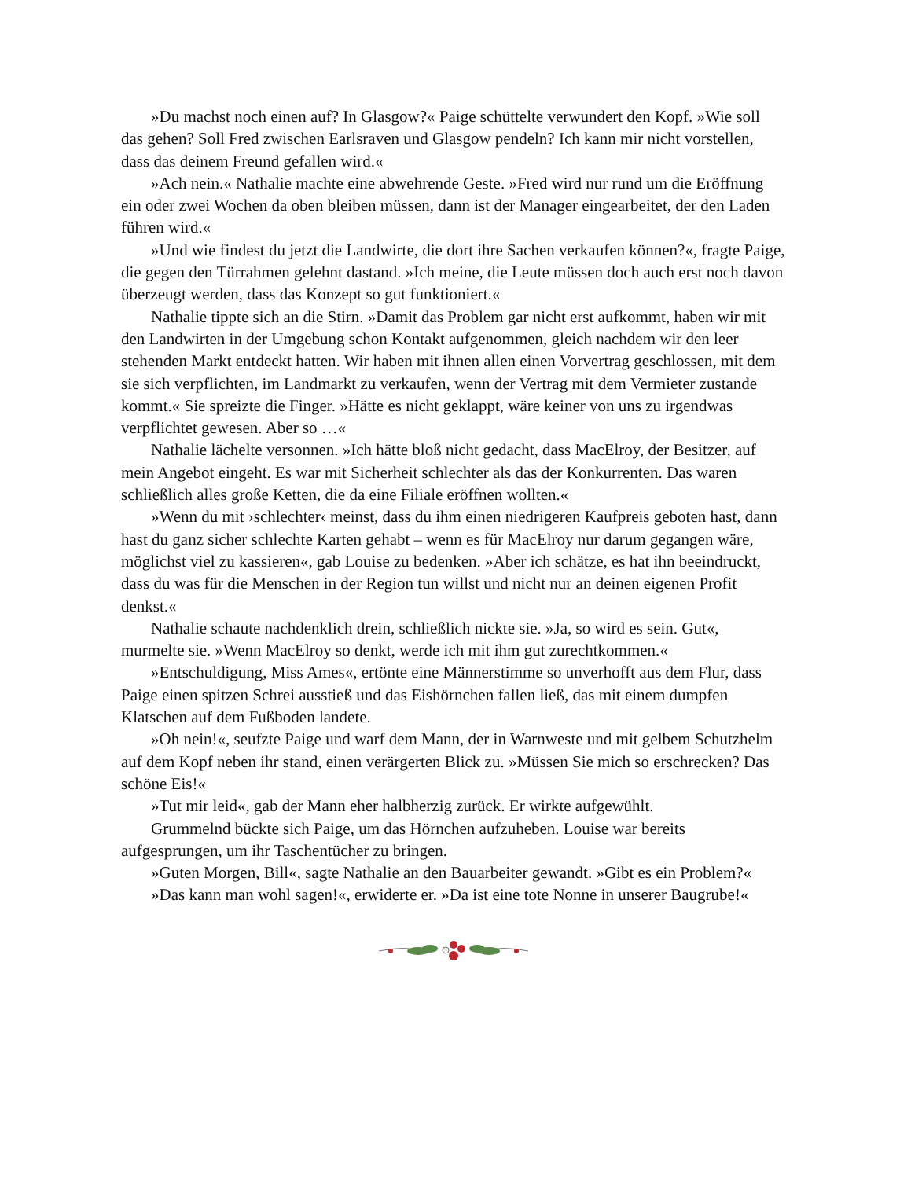»Du machst noch einen auf? In Glasgow?« Paige schüttelte verwundert den Kopf. »Wie soll das gehen? Soll Fred zwischen Earlsraven und Glasgow pendeln? Ich kann mir nicht vorstellen, dass das deinem Freund gefallen wird.«
»Ach nein.« Nathalie machte eine abwehrende Geste. »Fred wird nur rund um die Eröffnung ein oder zwei Wochen da oben bleiben müssen, dann ist der Manager eingearbeitet, der den Laden führen wird.«
»Und wie findest du jetzt die Landwirte, die dort ihre Sachen verkaufen können?«, fragte Paige, die gegen den Türrahmen gelehnt dastand. »Ich meine, die Leute müssen doch auch erst noch davon überzeugt werden, dass das Konzept so gut funktioniert.«
Nathalie tippte sich an die Stirn. »Damit das Problem gar nicht erst aufkommt, haben wir mit den Landwirten in der Umgebung schon Kontakt aufgenommen, gleich nachdem wir den leer stehenden Markt entdeckt hatten. Wir haben mit ihnen allen einen Vorvertrag geschlossen, mit dem sie sich verpflichten, im Landmarkt zu verkaufen, wenn der Vertrag mit dem Vermieter zustande kommt.« Sie spreizte die Finger. »Hätte es nicht geklappt, wäre keiner von uns zu irgendwas verpflichtet gewesen. Aber so …«
Nathalie lächelte versonnen. »Ich hätte bloß nicht gedacht, dass MacElroy, der Besitzer, auf mein Angebot eingeht. Es war mit Sicherheit schlechter als das der Konkurrenten. Das waren schließlich alles große Ketten, die da eine Filiale eröffnen wollten.«
»Wenn du mit ›schlechter‹ meinst, dass du ihm einen niedrigeren Kaufpreis geboten hast, dann hast du ganz sicher schlechte Karten gehabt – wenn es für MacElroy nur darum gegangen wäre, möglichst viel zu kassieren«, gab Louise zu bedenken. »Aber ich schätze, es hat ihn beeindruckt, dass du was für die Menschen in der Region tun willst und nicht nur an deinen eigenen Profit denkst.«
Nathalie schaute nachdenklich drein, schließlich nickte sie. »Ja, so wird es sein. Gut«, murmelte sie. »Wenn MacElroy so denkt, werde ich mit ihm gut zurechtkommen.«
»Entschuldigung, Miss Ames«, ertönte eine Männerstimme so unverhofft aus dem Flur, dass Paige einen spitzen Schrei ausstieß und das Eishörnchen fallen ließ, das mit einem dumpfen Klatschen auf dem Fußboden landete.
»Oh nein!«, seufzte Paige und warf dem Mann, der in Warnweste und mit gelbem Schutzhelm auf dem Kopf neben ihr stand, einen verärgerten Blick zu. »Müssen Sie mich so erschrecken? Das schöne Eis!«
»Tut mir leid«, gab der Mann eher halbherzig zurück. Er wirkte aufgewühlt.
Grummelnd bückte sich Paige, um das Hörnchen aufzuheben. Louise war bereits aufgesprungen, um ihr Taschentücher zu bringen.
»Guten Morgen, Bill«, sagte Nathalie an den Bauarbeiter gewandt. »Gibt es ein Problem?«
»Das kann man wohl sagen!«, erwiderte er. »Da ist eine tote Nonne in unserer Baugrube!«